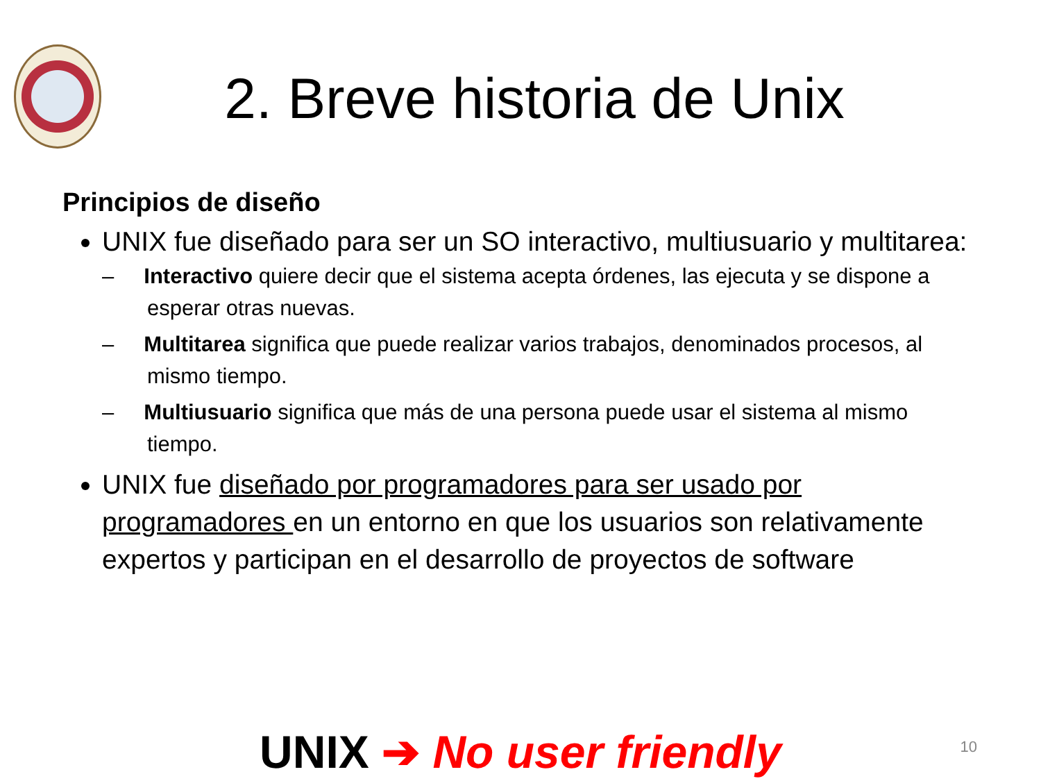2. Breve historia de Unix
Principios de diseño
UNIX fue diseñado para ser un SO interactivo, multiusuario y multitarea:
– Interactivo quiere decir que el sistema acepta órdenes, las ejecuta y se dispone a esperar otras nuevas.
– Multitarea significa que puede realizar varios trabajos, denominados procesos, al mismo tiempo.
– Multiusuario significa que más de una persona puede usar el sistema al mismo tiempo.
UNIX fue diseñado por programadores para ser usado por programadores en un entorno en que los usuarios son relativamente expertos y participan en el desarrollo de proyectos de software
UNIX ➔ No user friendly 10